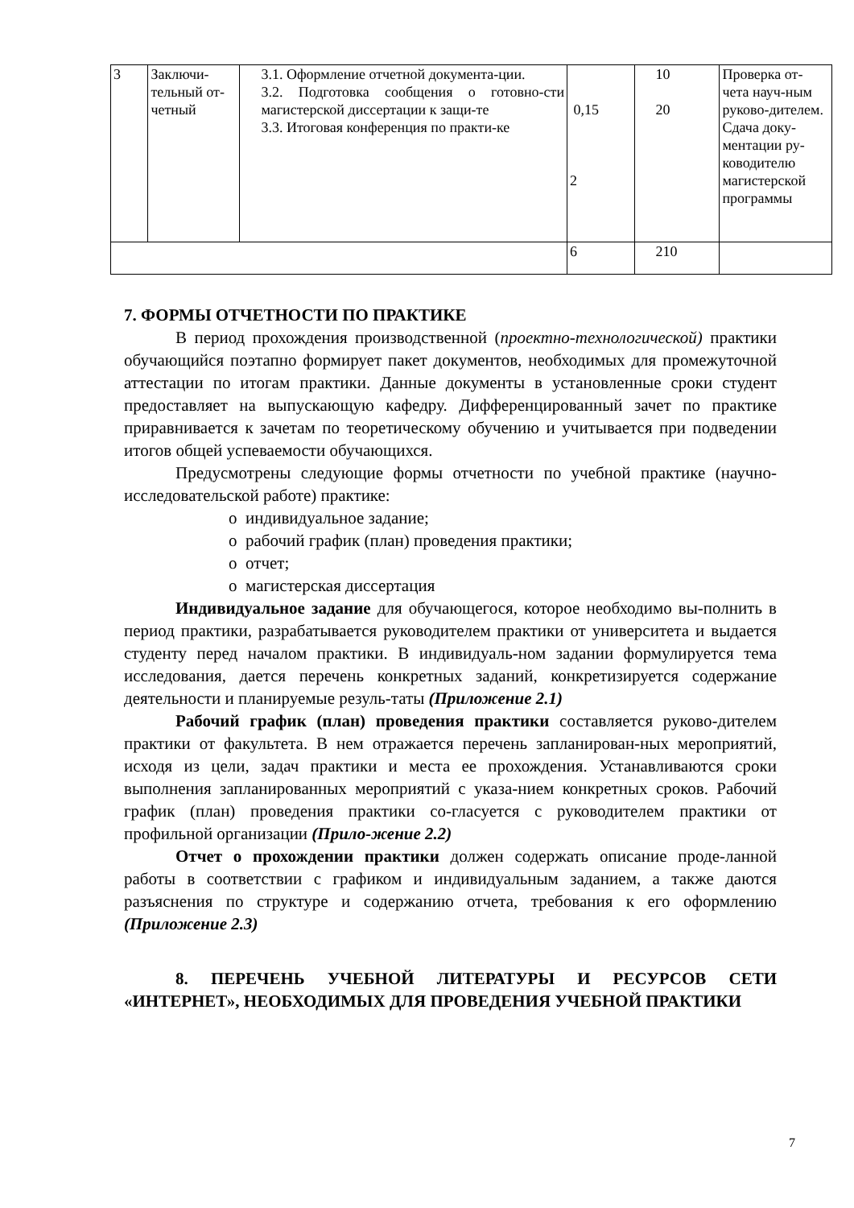| 3 | Заключи-тельный от-четный | 3.1. Оформление отчетной документа-ции. 3.2. Подготовка сообщения о готовно-сти магистерской диссертации к защи-те 3.3. Итоговая конференция по практи-ке | 0,15 2 | 10 20 | Проверка от-чета науч-ным руково-дителем. Сдача доку-ментации ру-ководителю магистерской программы |
| | | | 6 | 210 | |
7. ФОРМЫ ОТЧЕТНОСТИ ПО ПРАКТИКЕ
В период прохождения производственной (проектно-технологической) практики обучающийся поэтапно формирует пакет документов, необходимых для промежуточной аттестации по итогам практики. Данные документы в установленные сроки студент предоставляет на выпускающую кафедру. Дифференцированный зачет по практике приравнивается к зачетам по теоретическому обучению и учитывается при подведении итогов общей успеваемости обучающихся.
Предусмотрены следующие формы отчетности по учебной практике (научно-исследовательской работе) практике:
o индивидуальное задание;
o рабочий график (план) проведения практики;
o отчет;
o магистерская диссертация
Индивидуальное задание для обучающегося, которое необходимо вы-полнить в период практики, разрабатывается руководителем практики от университета и выдается студенту перед началом практики. В индивидуаль-ном задании формулируется тема исследования, дается перечень конкретных заданий, конкретизируется содержание деятельности и планируемые резуль-таты (Приложение 2.1)
Рабочий график (план) проведения практики составляется руково-дителем практики от факультета. В нем отражается перечень запланирован-ных мероприятий, исходя из цели, задач практики и места ее прохождения. Устанавливаются сроки выполнения запланированных мероприятий с указа-нием конкретных сроков. Рабочий график (план) проведения практики со-гласуется с руководителем практики от профильной организации (Прило-жение 2.2)
Отчет о прохождении практики должен содержать описание проде-ланной работы в соответствии с графиком и индивидуальным заданием, а также даются разъяснения по структуре и содержанию отчета, требования к его оформлению (Приложение 2.3)
8. ПЕРЕЧЕНЬ УЧЕБНОЙ ЛИТЕРАТУРЫ И РЕСУРСОВ СЕТИ «ИНТЕРНЕТ», НЕОБХОДИМЫХ ДЛЯ ПРОВЕДЕНИЯ УЧЕБНОЙ ПРАКТИКИ
7